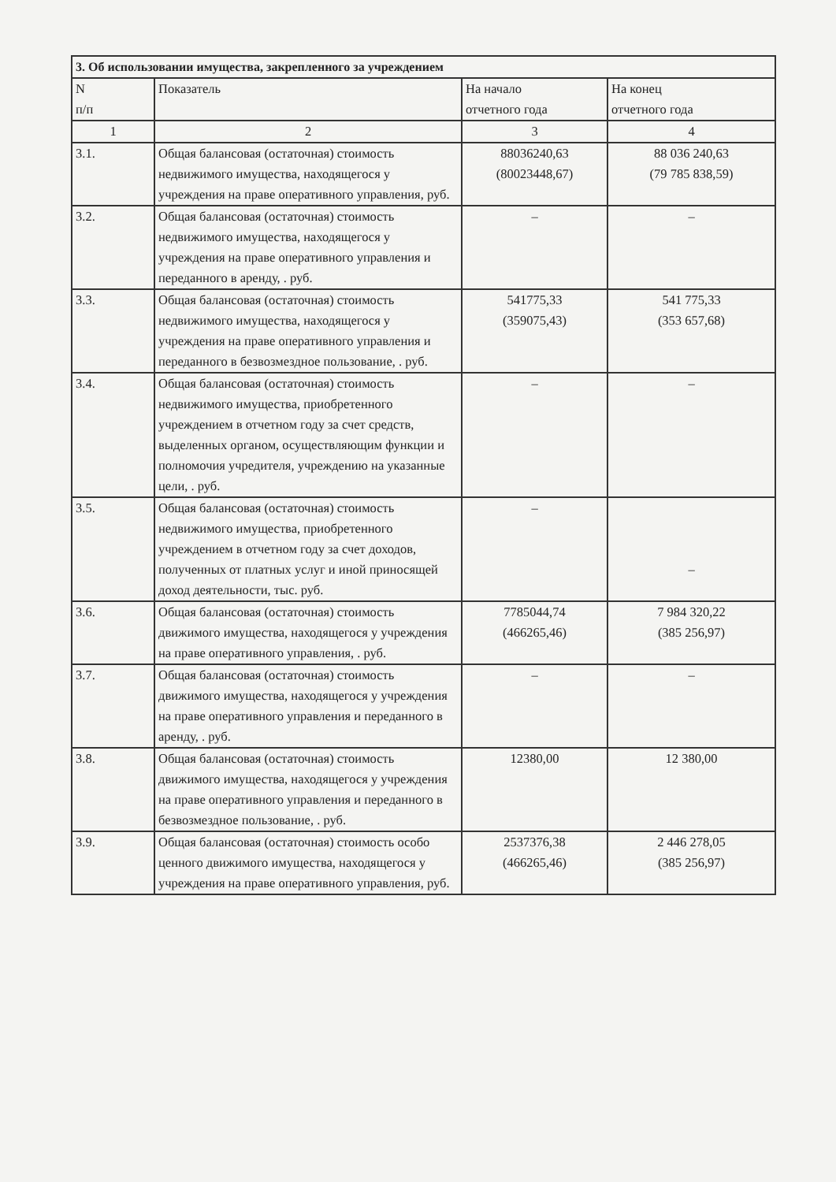| 3. Об использовании имущества, закрепленного за учреждением | | | |
| --- | --- | --- | --- |
| N п/п | Показатель | На начало отчетного года | На конец отчетного года |
| 1 | 2 | 3 | 4 |
| 3.1. | Общая балансовая (остаточная) стоимость недвижимого имущества, находящегося у учреждения на праве оперативного управления, руб. | 88036240,63 (80023448,67) | 88 036 240,63 (79 785 838,59) |
| 3.2. | Общая балансовая (остаточная) стоимость недвижимого имущества, находящегося у учреждения на праве оперативного управления и переданного в аренду, . руб. | – | – |
| 3.3. | Общая балансовая (остаточная) стоимость недвижимого имущества, находящегося у учреждения на праве оперативного управления и переданного в безвозмездное пользование, . руб. | 541775,33 (359075,43) | 541 775,33 (353 657,68) |
| 3.4. | Общая балансовая (остаточная) стоимость недвижимого имущества, приобретенного учреждением в отчетном году за счет средств, выделенных органом, осуществляющим функции и полномочия учредителя, учреждению на указанные цели, . руб. | – | – |
| 3.5. | Общая балансовая (остаточная) стоимость недвижимого имущества, приобретенного учреждением в отчетном году за счет доходов, полученных от платных услуг и иной приносящей доход деятельности, тыс. руб. | – | – |
| 3.6. | Общая балансовая (остаточная) стоимость движимого имущества, находящегося у учреждения на праве оперативного управления, . руб. | 7785044,74 (466265,46) | 7 984 320,22 (385 256,97) |
| 3.7. | Общая балансовая (остаточная) стоимость движимого имущества, находящегося у учреждения на праве оперативного управления и переданного в аренду, . руб. | – | – |
| 3.8. | Общая балансовая (остаточная) стоимость движимого имущества, находящегося у учреждения на праве оперативного управления и переданного в безвозмездное пользование, . руб. | 12380,00 | 12 380,00 |
| 3.9. | Общая балансовая (остаточная) стоимость особо ценного движимого имущества, находящегося у учреждения на праве оперативного управления, руб. | 2537376,38 (466265,46) | 2 446 278,05 (385 256,97) |